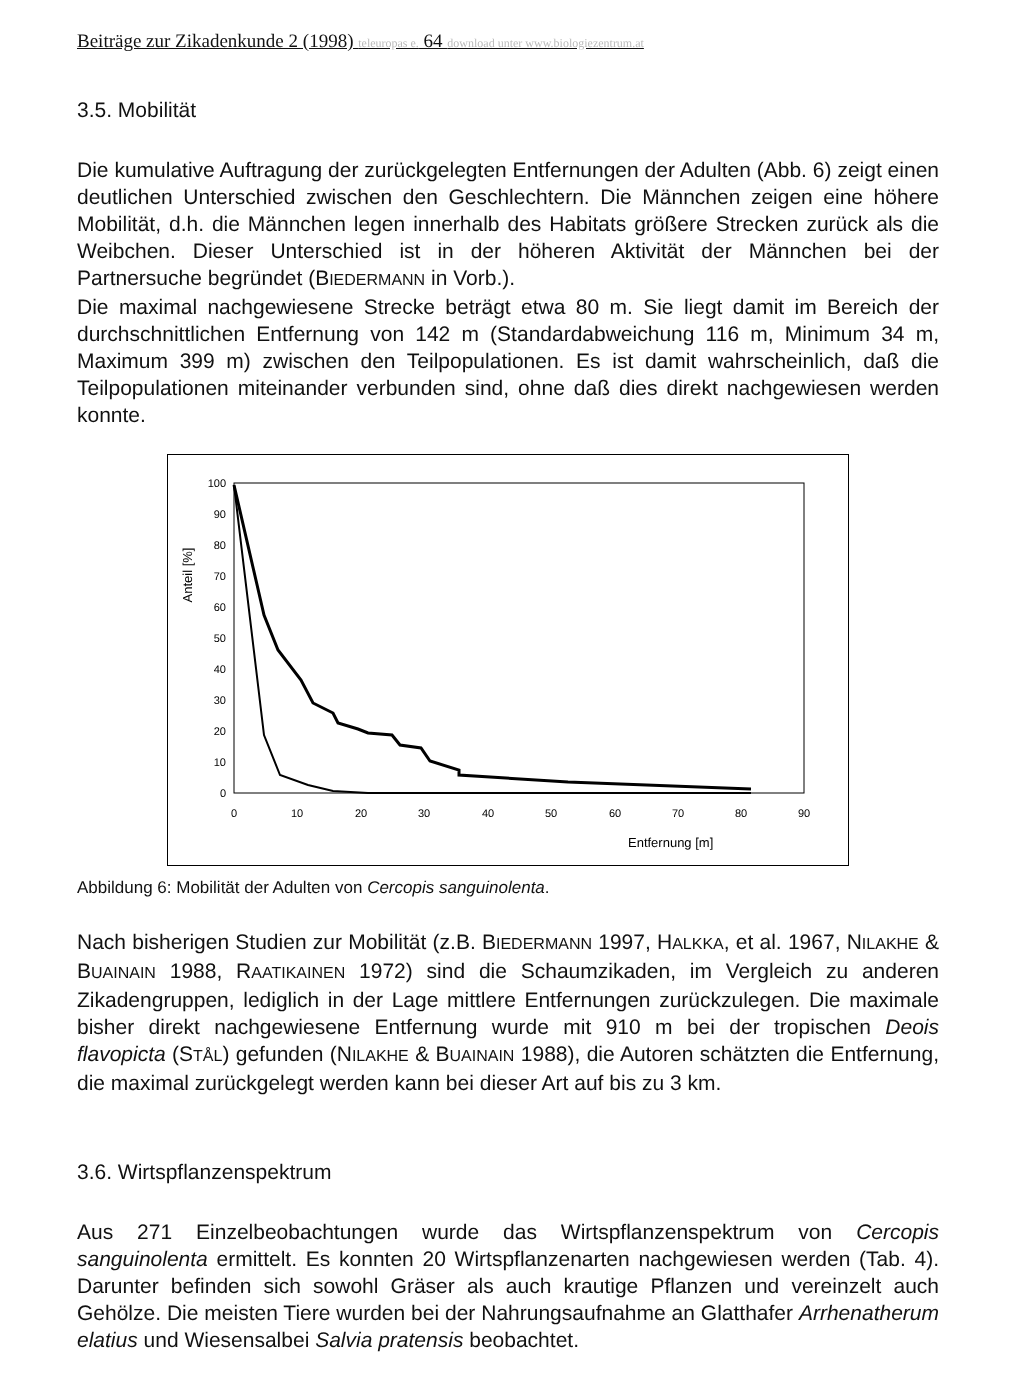Beiträge zur Zikadenkunde 2 (1998) teleuropas e. 64 download unter www.biologiezentrum.at
3.5. Mobilität
Die kumulative Auftragung der zurückgelegten Entfernungen der Adulten (Abb. 6) zeigt einen deutlichen Unterschied zwischen den Geschlechtern. Die Männchen zeigen eine höhere Mobilität, d.h. die Männchen legen innerhalb des Habitats größere Strecken zurück als die Weibchen. Dieser Unterschied ist in der höheren Aktivität der Männchen bei der Partnersuche begründet (BIEDERMANN in Vorb.).
Die maximal nachgewiesene Strecke beträgt etwa 80 m. Sie liegt damit im Bereich der durchschnittlichen Entfernung von 142 m (Standardabweichung 116 m, Minimum 34 m, Maximum 399 m) zwischen den Teilpopulationen. Es ist damit wahrscheinlich, daß die Teilpopulationen miteinander verbunden sind, ohne daß dies direkt nachgewiesen werden konnte.
100
90
80
70
60
50
40
30
20
10
0
0
10
20
30
40
50
60
70
80
90
Entfernung [m]
Anteil [%]
Abbildung 6: Mobilität der Adulten von Cercopis sanguinolenta.
Nach bisherigen Studien zur Mobilität (z.B. BIEDERMANN 1997, HALKKA, et al. 1967, NILAKHE & BUAINAIN 1988, RAATIKAINEN 1972) sind die Schaumzikaden, im Vergleich zu anderen Zikadengruppen, lediglich in der Lage mittlere Entfernungen zurück­zulegen. Die maximale bisher direkt nachgewiesene Entfernung wurde mit 910 m bei der tropischen Deois flavopicta (STÅL) gefunden (NILAKHE & BUAINAIN 1988), die Autoren schätzten die Entfernung, die maximal zurückgelegt werden kann bei dieser Art auf bis zu 3 km.
3.6. Wirtspflanzenspektrum
Aus 271 Einzelbeobachtungen wurde das Wirtspflanzenspektrum von Cercopis sanguinolenta ermittelt. Es konnten 20 Wirtspflanzenarten nachgewiesen werden (Tab. 4). Darunter befinden sich sowohl Gräser als auch krautige Pflanzen und vereinzelt auch Gehölze. Die meisten Tiere wurden bei der Nahrungsaufnahme an Glatthafer Arrhenatherum elatius und Wiesensalbei Salvia pratensis beobachtet.